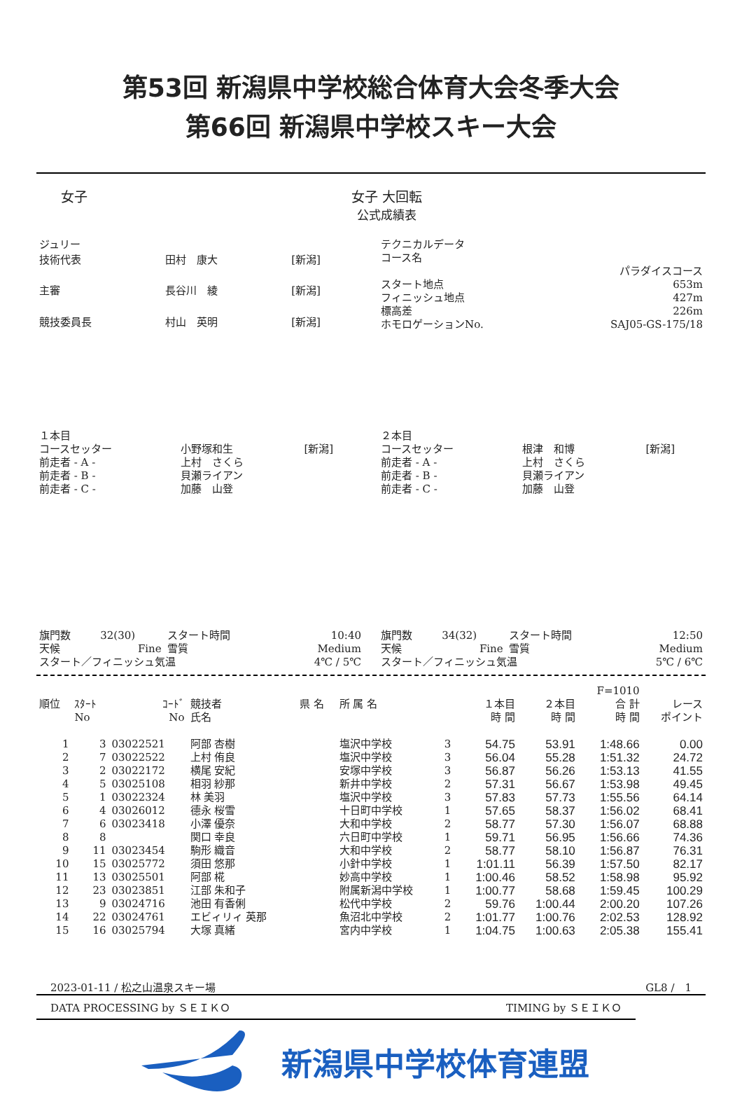第53回 新潟県中学校総合体育大会冬季大会
第66回 新潟県中学校スキー大会
女子 女子 大回転
公式成績表
| ジュリー | | |
| 技術代表 | 田村 康大 | [新潟] |
| 主審 | 長谷川 綾 | [新潟] |
| 競技委員長 | 村山 英明 | [新潟] |
| テクニカルデータ | |
| コース名 | |
| | パラダイスコース |
| スタート地点 | 653m |
| フィニッシュ地点 | 427m |
| 標高差 | 226m |
| ホモロゲーションNo. | SAJ05-GS-175/18 |
| １本目 | | |
| コースセッター | 小野塚和生 | [新潟] |
| 前走者 - A - | 上村 さくら | |
| 前走者 - B - | 貝瀬ライアン | |
| 前走者 - C - | 加藤 山登 | |
| ２本目 | | |
| コースセッター | 根津 和博 | [新潟] |
| 前走者 - A - | 上村 さくら | |
| 前走者 - B - | 貝瀬ライアン | |
| 前走者 - C - | 加藤 山登 | |
| 旗門数 | 32(30) | スタート時間 | 10:40 |
| 天候 | Fine | 雪質 | Medium |
| スタート／フィニッシュ気温 | | | 4℃ / 5℃ |
| 旗門数 | 34(32) | スタート時間 | 12:50 |
| 天候 | Fine | 雪質 | Medium |
| スタート／フィニッシュ気温 | | | 5℃ / 6℃ |
| | | | | | | | | | F=1010 | |
| --- | --- | --- | --- | --- | --- | --- | --- | --- | --- | --- |
| 順位 | ｽﾀｰﾄ No | ｺｰﾄﾞ No | 競技者 氏名 | 県 名 | 所 属 名 | | １本目 時 間 | ２本目 時 間 | 合 計 時 間 | レース ポイント |
| 1 | 3 | 03022521 | 阿部 杏樹 | | 塩沢中学校 | 3 | 54.75 | 53.91 | 1:48.66 | 0.00 |
| 2 | 7 | 03022522 | 上村 侑良 | | 塩沢中学校 | 3 | 56.04 | 55.28 | 1:51.32 | 24.72 |
| 3 | 2 | 03022172 | 横尾 安紀 | | 安塚中学校 | 3 | 56.87 | 56.26 | 1:53.13 | 41.55 |
| 4 | 5 | 03025108 | 相羽 紗那 | | 新井中学校 | 2 | 57.31 | 56.67 | 1:53.98 | 49.45 |
| 5 | 1 | 03022324 | 林 美羽 | | 塩沢中学校 | 3 | 57.83 | 57.73 | 1:55.56 | 64.14 |
| 6 | 4 | 03026012 | 德永 桜雪 | | 十日町中学校 | 1 | 57.65 | 58.37 | 1:56.02 | 68.41 |
| 7 | 6 | 03023418 | 小澤 優奈 | | 大和中学校 | 2 | 58.77 | 57.30 | 1:56.07 | 68.88 |
| 8 | 8 | | 関口 幸良 | | 六日町中学校 | 1 | 59.71 | 56.95 | 1:56.66 | 74.36 |
| 9 | 11 | 03023454 | 駒形 織音 | | 大和中学校 | 2 | 58.77 | 58.10 | 1:56.87 | 76.31 |
| 10 | 15 | 03025772 | 須田 悠那 | | 小針中学校 | 1 | 1:01.11 | 56.39 | 1:57.50 | 82.17 |
| 11 | 13 | 03025501 | 阿部 椛 | | 妙高中学校 | 1 | 1:00.46 | 58.52 | 1:58.98 | 95.92 |
| 12 | 23 | 03023851 | 江部 朱和子 | | 附属新潟中学校 | 1 | 1:00.77 | 58.68 | 1:59.45 | 100.29 |
| 13 | 9 | 03024716 | 池田 有香俐 | | 松代中学校 | 2 | 59.76 | 1:00.44 | 2:00.20 | 107.26 |
| 14 | 22 | 03024761 | エビィリィ 英那 | | 魚沼北中学校 | 2 | 1:01.77 | 1:00.76 | 2:02.53 | 128.92 |
| 15 | 16 | 03025794 | 大塚 真緒 | | 宮内中学校 | 1 | 1:04.75 | 1:00.63 | 2:05.38 | 155.41 |
2023-01-11 / 松之山温泉スキー場 GL8 /　1
DATA PROCESSING by ＳＥＩＫＯ TIMING by ＳＥＩＫＯ
新潟県中学校体育連盟